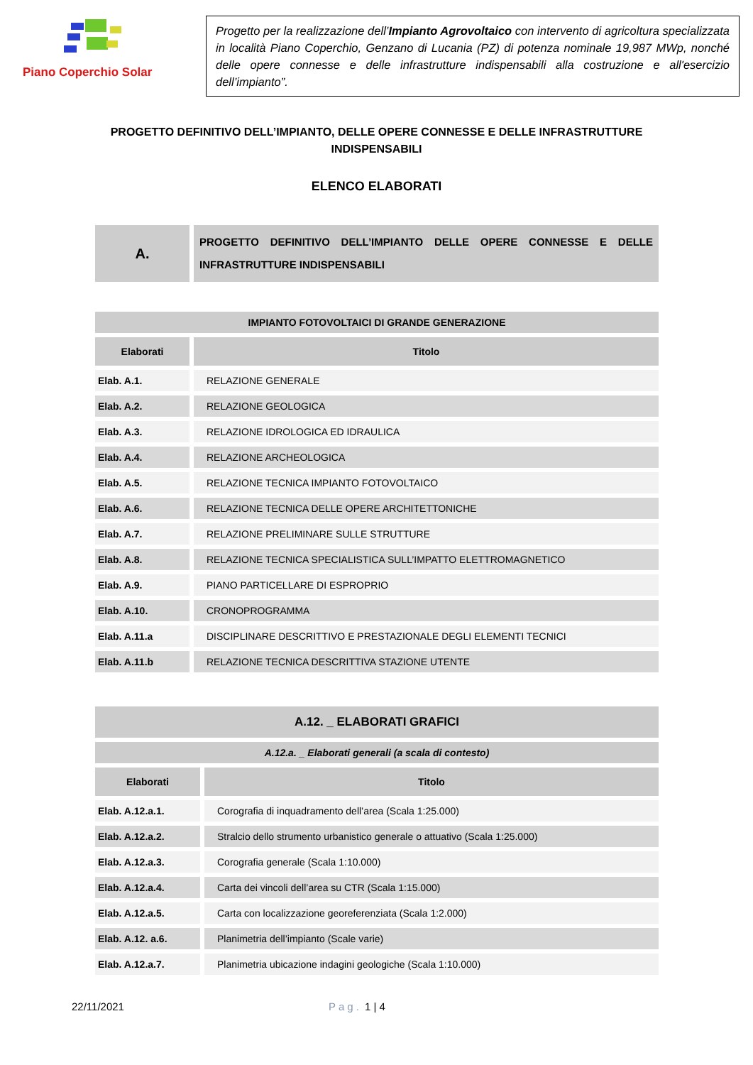Piano Coperchio Solar
Progetto per la realizzazione dell’Impianto Agrovoltaico con intervento di agricoltura specializzata in località Piano Coperchio, Genzano di Lucania (PZ) di potenza nominale 19,987 MWp, nonché delle opere connesse e delle infrastrutture indispensabili alla costruzione e all'esercizio dell’impianto”.
PROGETTO DEFINITIVO DELL’IMPIANTO, DELLE OPERE CONNESSE E DELLE INFRASTRUTTURE INDISPENSABILI
ELENCO ELABORATI
| A. | PROGETTO DEFINITIVO DELL’IMPIANTO DELLE OPERE CONNESSE E DELLE INFRASTRUTTURE INDISPENSABILI |
| IMPIANTO FOTOVOLTAICI DI GRANDE GENERAZIONE | |
| --- | --- |
| Elaborati | Titolo |
| Elab. A.1. | RELAZIONE GENERALE |
| Elab. A.2. | RELAZIONE GEOLOGICA |
| Elab. A.3. | RELAZIONE IDROLOGICA ED IDRAULICA |
| Elab. A.4. | RELAZIONE ARCHEOLOGICA |
| Elab. A.5. | RELAZIONE TECNICA IMPIANTO FOTOVOLTAICO |
| Elab. A.6. | RELAZIONE TECNICA DELLE OPERE ARCHITETTONICHE |
| Elab. A.7. | RELAZIONE PRELIMINARE SULLE STRUTTURE |
| Elab. A.8. | RELAZIONE TECNICA SPECIALISTICA SULL’IMPATTO ELETTROMAGNETICO |
| Elab. A.9. | PIANO PARTICELLARE DI ESPROPRIO |
| Elab. A.10. | CRONOPROGRAMMA |
| Elab. A.11.a | DISCIPLINARE DESCRITTIVO E PRESTAZIONALE DEGLI ELEMENTI TECNICI |
| Elab. A.11.b | RELAZIONE TECNICA DESCRITTIVA STAZIONE UTENTE |
| A.12. _ ELABORATI GRAFICI | |
| --- | --- |
| A.12.a. _ Elaborati generali (a scala di contesto) | |
| Elaborati | Titolo |
| Elab. A.12.a.1. | Corografia di inquadramento dell’area (Scala 1:25.000) |
| Elab. A.12.a.2. | Stralcio dello strumento urbanistico generale o attuativo (Scala 1:25.000) |
| Elab. A.12.a.3. | Corografia generale (Scala 1:10.000) |
| Elab. A.12.a.4. | Carta dei vincoli dell’area su CTR (Scala 1:15.000) |
| Elab. A.12.a.5. | Carta con localizzazione georeferenziata (Scala 1:2.000) |
| Elab. A.12. a.6. | Planimetria dell’impianto (Scale varie) |
| Elab. A.12.a.7. | Planimetria ubicazione indagini geologiche (Scala 1:10.000) |
22/11/2021 Pag. 1 | 4